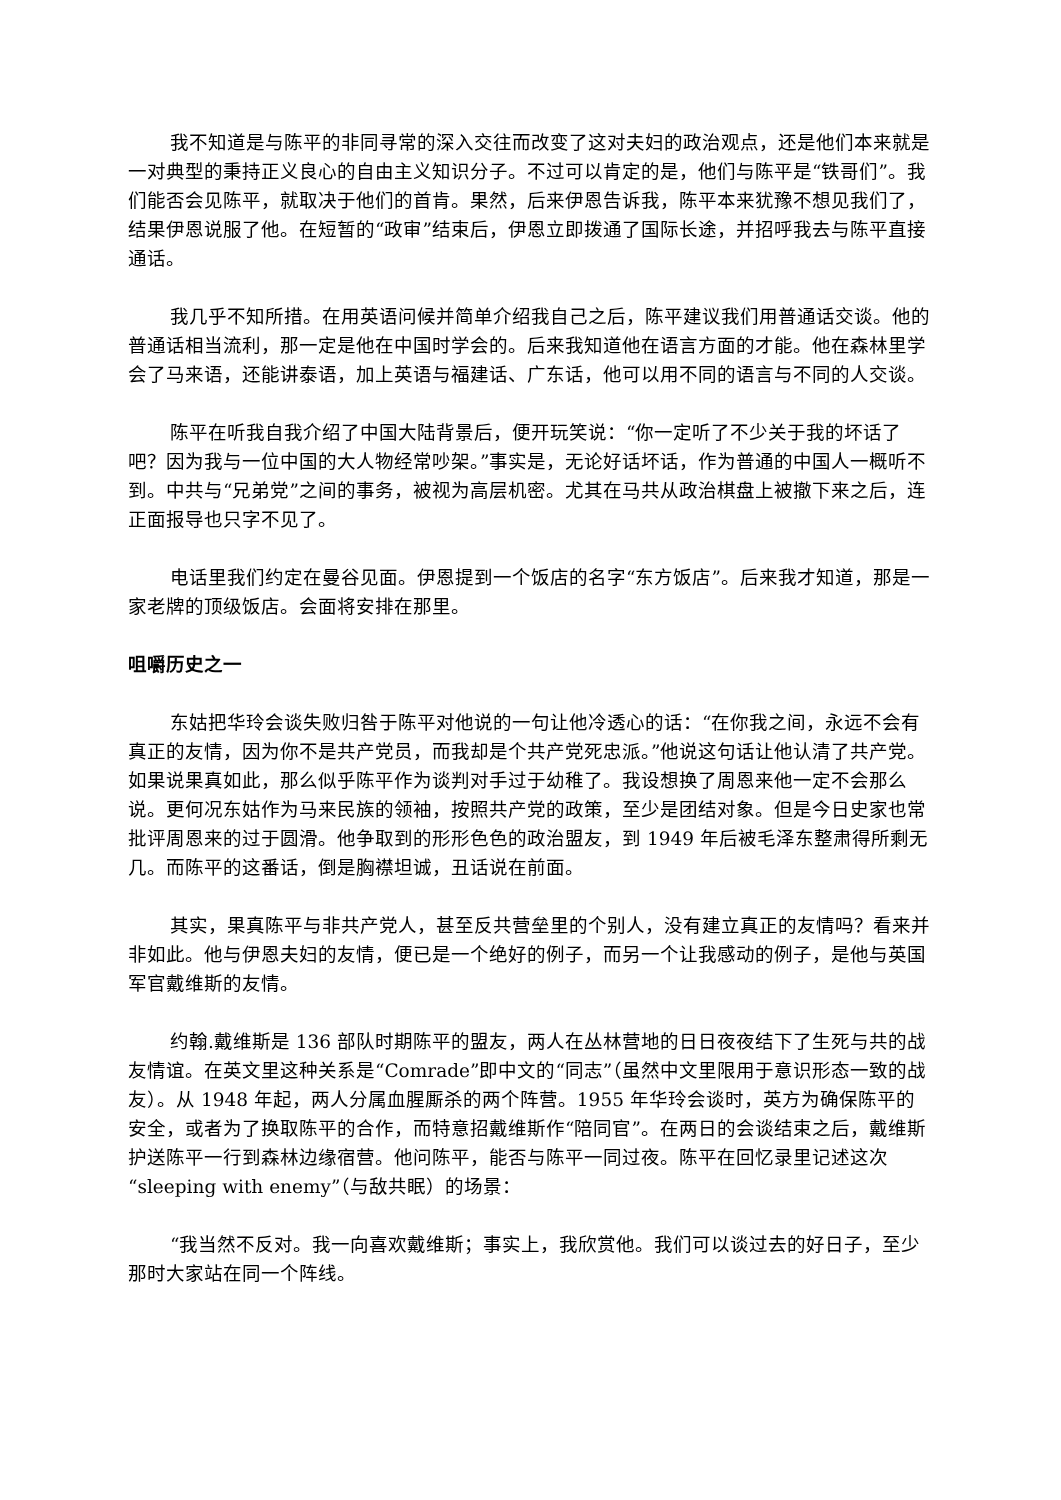我不知道是与陈平的非同寻常的深入交往而改变了这对夫妇的政治观点，还是他们本来就是一对典型的秉持正义良心的自由主义知识分子。不过可以肯定的是，他们与陈平是“铁哥们”。我们能否会见陈平，就取决于他们的首肯。果然，后来伊恩告诉我，陈平本来犹豫不想见我们了，结果伊恩说服了他。在短暂的“政审”结束后，伊恩立即拨通了国际长途，并招呼我去与陈平直接通话。
我几乎不知所措。在用英语问候并简单介绍我自己之后，陈平建议我们用普通话交谈。他的普通话相当流利，那一定是他在中国时学会的。后来我知道他在语言方面的才能。他在森林里学会了马来语，还能讲泰语，加上英语与福建话、广东话，他可以用不同的语言与不同的人交谈。
陈平在听我自我介绍了中国大陆背景后，便开玩笑说：“你一定听了不少关于我的坏话了吧？因为我与一位中国的大人物经常吵架。”事实是，无论好话坏话，作为普通的中国人一概听不到。中共与“兄弟党”之间的事务，被视为高层机密。尤其在马共从政治棋盘上被撤下来之后，连正面报导也只字不见了。
电话里我们约定在曼谷见面。伊恩提到一个饭店的名字“东方饭店”。后来我才知道，那是一家老牌的顶级饭店。会面将安排在那里。
咀嚼历史之一
东姑把华玲会谈失败归咎于陈平对他说的一句让他冷透心的话：“在你我之间，永远不会有真正的友情，因为你不是共产党员，而我却是个共产党死忠派。”他说这句话让他认清了共产党。如果说果真如此，那么似乎陈平作为谈判对手过于幼稚了。我设想换了周恩来他一定不会那么说。更何况东姑作为马来民族的领袖，按照共产党的政策，至少是团结对象。但是今日史家也常批评周恩来的过于圆滑。他争取到的形形色色的政治盟友，到 1949 年后被毛泽东整肃得所剩无几。而陈平的这番话，倒是胸襟坦诚，丑话说在前面。
其实，果真陈平与非共产党人，甚至反共营垒里的个别人，没有建立真正的友情吗？看来并非如此。他与伊恩夫妇的友情，便已是一个绝好的例子，而另一个让我感动的例子，是他与英国军官戴维斯的友情。
约翰.戴维斯是 136 部队时期陈平的盟友，两人在丛林营地的日日夜夜结下了生死与共的战友情谊。在英文里这种关系是“Comrade”即中文的“同志”（虽然中文里限用于意识形态一致的战友）。从 1948 年起，两人分属血腥厮杀的两个阵营。1955 年华玲会谈时，英方为确保陈平的安全，或者为了换取陈平的合作，而特意招戴维斯作“陪同官”。在两日的会谈结束之后，戴维斯护送陈平一行到森林边缘宿营。他问陈平，能否与陈平一同过夜。陈平在回忆录里记述这次“sleeping with enemy”（与敌共眠）的场景：
“我当然不反对。我一向喜欢戴维斯；事实上，我欣赏他。我们可以谈过去的好日子，至少那时大家站在同一个阵线。